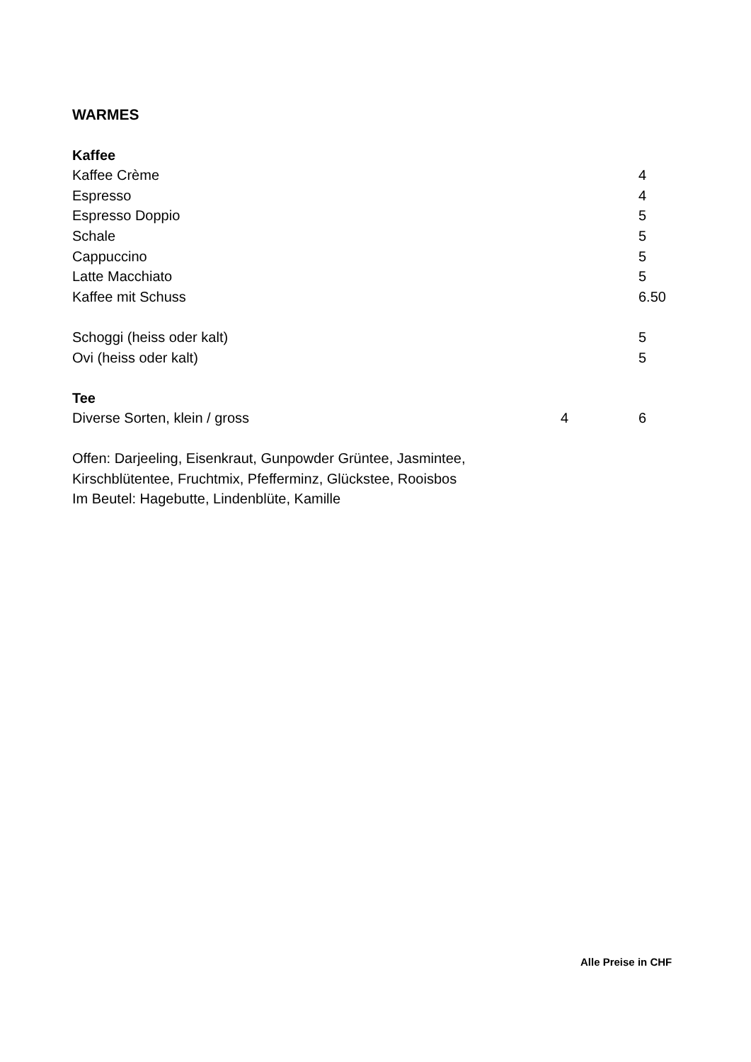WARMES
| Kaffee | | |
| Kaffee Crème | | 4 |
| Espresso | | 4 |
| Espresso Doppio | | 5 |
| Schale | | 5 |
| Cappuccino | | 5 |
| Latte Macchiato | | 5 |
| Kaffee mit Schuss | | 6.50 |
| Schoggi (heiss oder kalt) | | 5 |
| Ovi (heiss oder kalt) | | 5 |
| Tee | | |
| Diverse Sorten, klein / gross | 4 | 6 |
Offen: Darjeeling, Eisenkraut, Gunpowder Grüntee, Jasmintee,
Kirschblütentee, Fruchtmix, Pfefferminz, Glückstee, Rooisbos
Im Beutel: Hagebutte, Lindenblüte, Kamille
Alle Preise in CHF